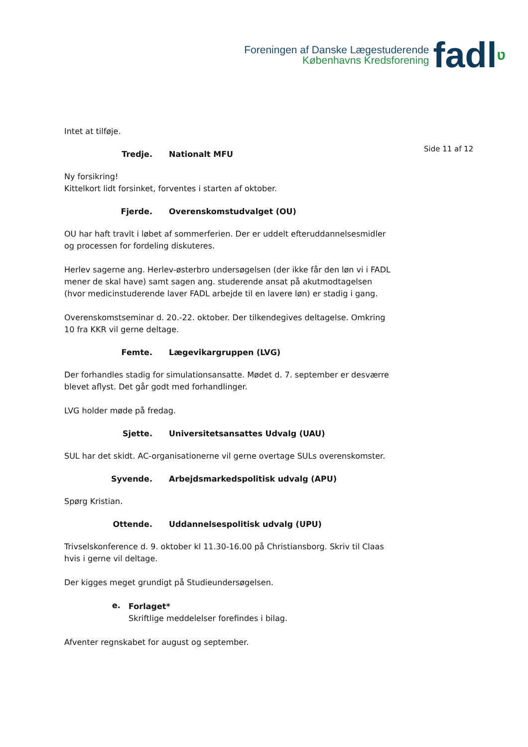Foreningen af Danske Lægestuderende
Københavns Kredsforening
fadlʋ
Side 11 af 12
Intet at tilføje.
Tredje. Nationalt MFU
Ny forsikring!
Kittelkort lidt forsinket, forventes i starten af oktober.
Fjerde. Overenskomstudvalget (OU)
OU har haft travlt i løbet af sommerferien. Der er uddelt efteruddannelsesmidler og processen for fordeling diskuteres.
Herlev sagerne ang. Herlev-østerbro undersøgelsen (der ikke får den løn vi i FADL mener de skal have) samt sagen ang. studerende ansat på akutmodtagelsen (hvor medicinstuderende laver FADL arbejde til en lavere løn) er stadig i gang.
Overenskomstseminar d. 20.-22. oktober. Der tilkendegives deltagelse. Omkring 10 fra KKR vil gerne deltage.
Femte. Lægevikargruppen (LVG)
Der forhandles stadig for simulationsansatte. Mødet d. 7. september er desværre blevet aflyst. Det går godt med forhandlinger.
LVG holder møde på fredag.
Sjette. Universitetsansattes Udvalg (UAU)
SUL har det skidt. AC-organisationerne vil gerne overtage SULs overenskomster.
Syvende. Arbejdsmarkedspolitisk udvalg (APU)
Spørg Kristian.
Ottende. Uddannelsespolitisk udvalg (UPU)
Trivselskonference d. 9. oktober kl 11.30-16.00 på Christiansborg. Skriv til Claas hvis i gerne vil deltage.
Der kigges meget grundigt på Studieundersøgelsen.
e.
Forlaget*
Skriftlige meddelelser forefindes i bilag.
Afventer regnskabet for august og september.